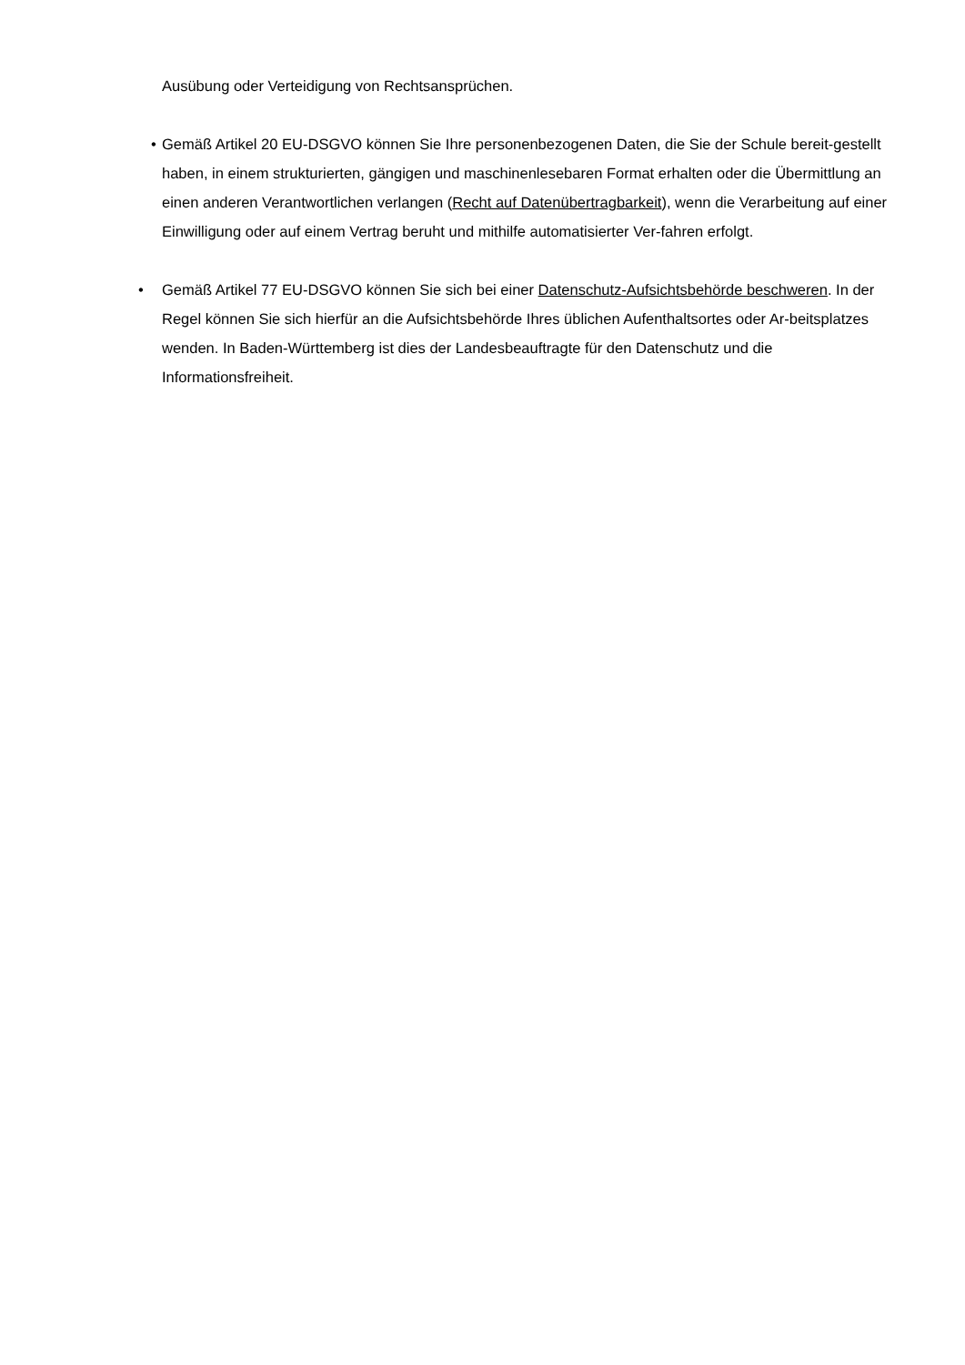Ausübung oder Verteidigung von Rechtsansprüchen.
•
Gemäß Artikel 20 EU-DSGVO können Sie Ihre personenbezogenen Daten, die Sie der Schule bereit-gestellt haben, in einem strukturierten, gängigen und maschinenlesebaren Format erhalten oder die Übermittlung an einen anderen Verantwortlichen verlangen (Recht auf Datenübertragbarkeit), wenn die Verarbeitung auf einer Einwilligung oder auf einem Vertrag beruht und mithilfe automatisierter Ver-fahren erfolgt.
•
Gemäß Artikel 77 EU-DSGVO können Sie sich bei einer Datenschutz-Aufsichtsbehörde beschweren. In der Regel können Sie sich hierfür an die Aufsichtsbehörde Ihres üblichen Aufenthaltsortes oder Ar-beitsplatzes wenden. In Baden-Württemberg ist dies der Landesbeauftragte für den Datenschutz und die Informationsfreiheit.